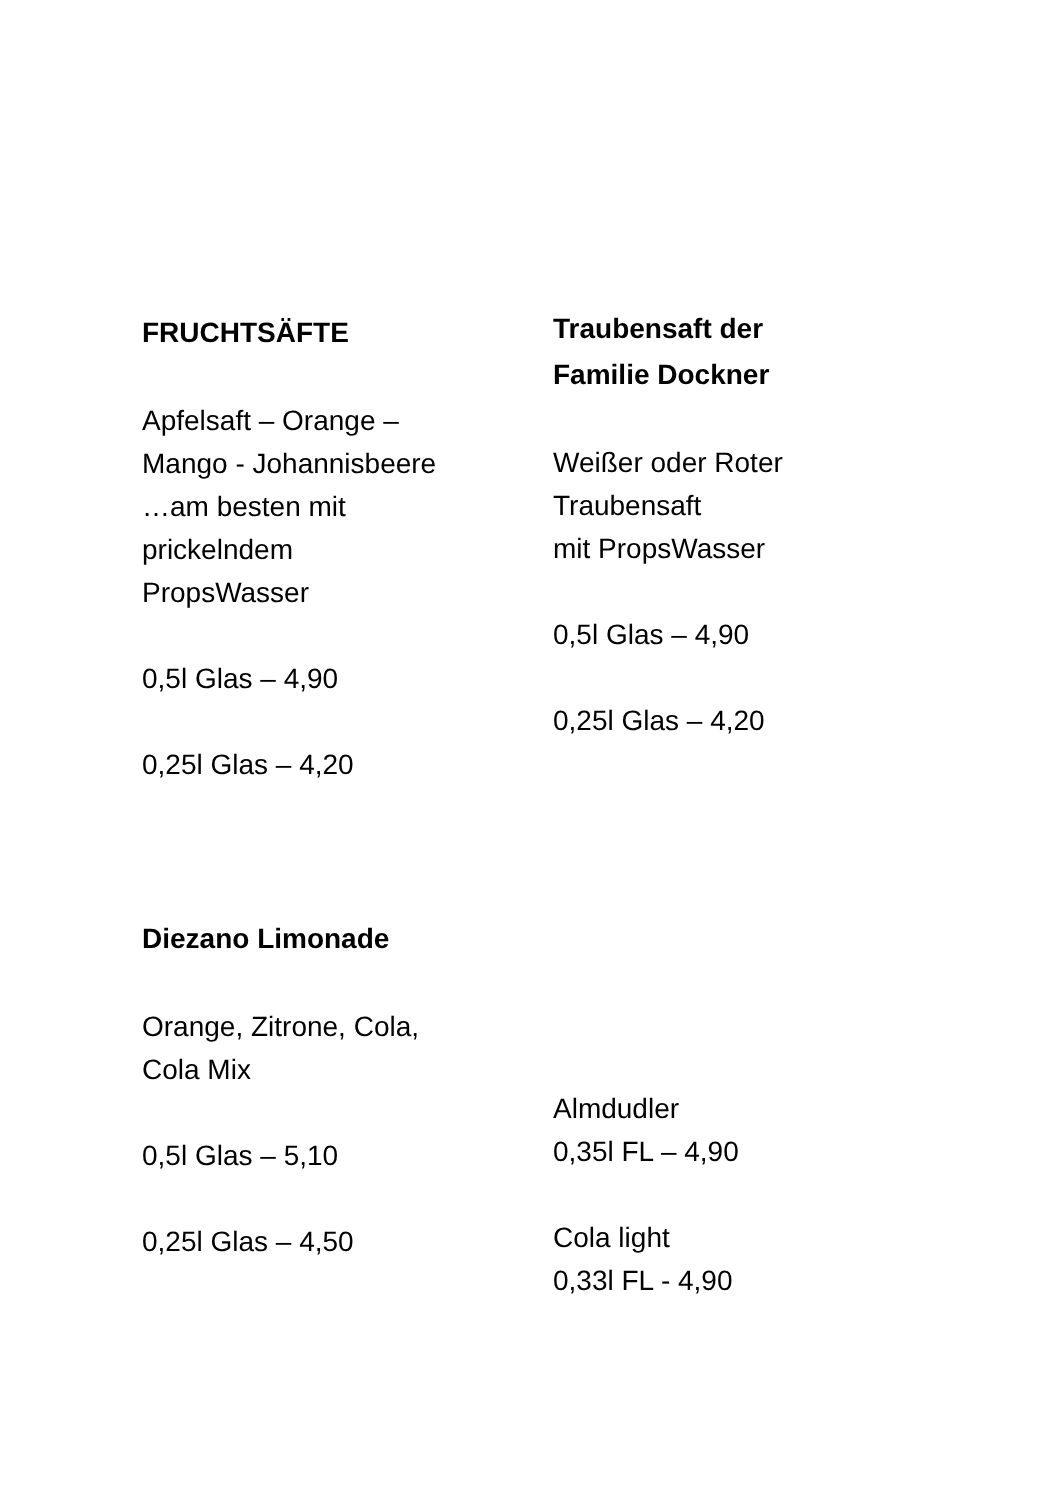FRUCHTSÄFTE
Apfelsaft – Orange –
Mango - Johannisbeere
…am besten mit
prickelndem
PropsWasser
0,5l Glas – 4,90
0,25l Glas – 4,20
Traubensaft der
Familie Dockner
Weißer oder Roter
Traubensaft
mit PropsWasser
0,5l Glas – 4,90
0,25l Glas – 4,20
Diezano Limonade
Orange, Zitrone, Cola,
Cola Mix
0,5l Glas – 5,10
0,25l Glas – 4,50
Almdudler
0,35l FL – 4,90
Cola light
0,33l FL - 4,90